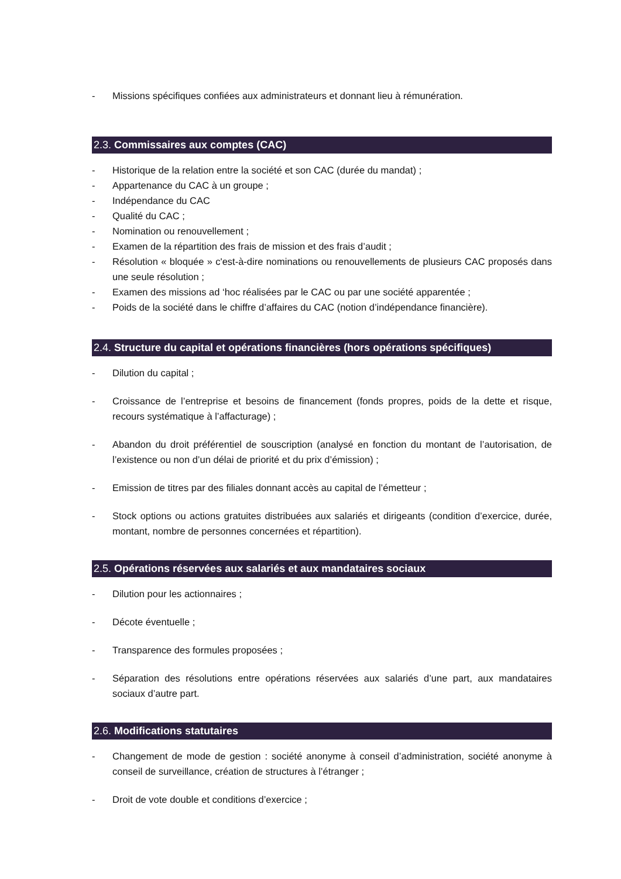- Missions spécifiques confiées aux administrateurs et donnant lieu à rémunération.
2.3. Commissaires aux comptes (CAC)
- Historique de la relation entre la société et son CAC (durée du mandat) ;
- Appartenance du CAC à un groupe ;
- Indépendance du CAC
- Qualité du CAC ;
- Nomination ou renouvellement ;
- Examen de la répartition des frais de mission et des frais d’audit ;
- Résolution « bloquée » c'est-à-dire nominations ou renouvellements de plusieurs CAC proposés dans une seule résolution ;
- Examen des missions ad ‘hoc réalisées par le CAC ou par une société apparentée ;
- Poids de la société dans le chiffre d’affaires du CAC (notion d’indépendance financière).
2.4. Structure du capital et opérations financières (hors opérations spécifiques)
- Dilution du capital ;
- Croissance de l’entreprise et besoins de financement (fonds propres, poids de la dette et risque, recours systématique à l’affacturage) ;
- Abandon du droit préférentiel de souscription (analysé en fonction du montant de l’autorisation, de l’existence ou non d’un délai de priorité et du prix d’émission) ;
- Emission de titres par des filiales donnant accès au capital de l’émetteur ;
- Stock options ou actions gratuites distribuées aux salariés et dirigeants (condition d’exercice, durée, montant, nombre de personnes concernées et répartition).
2.5. Opérations réservées aux salariés et aux mandataires sociaux
- Dilution pour les actionnaires ;
- Décote éventuelle ;
- Transparence des formules proposées ;
- Séparation des résolutions entre opérations réservées aux salariés d’une part, aux mandataires sociaux d’autre part.
2.6. Modifications statutaires
- Changement de mode de gestion : société anonyme à conseil d’administration, société anonyme à conseil de surveillance, création de structures à l’étranger ;
- Droit de vote double et conditions d’exercice ;